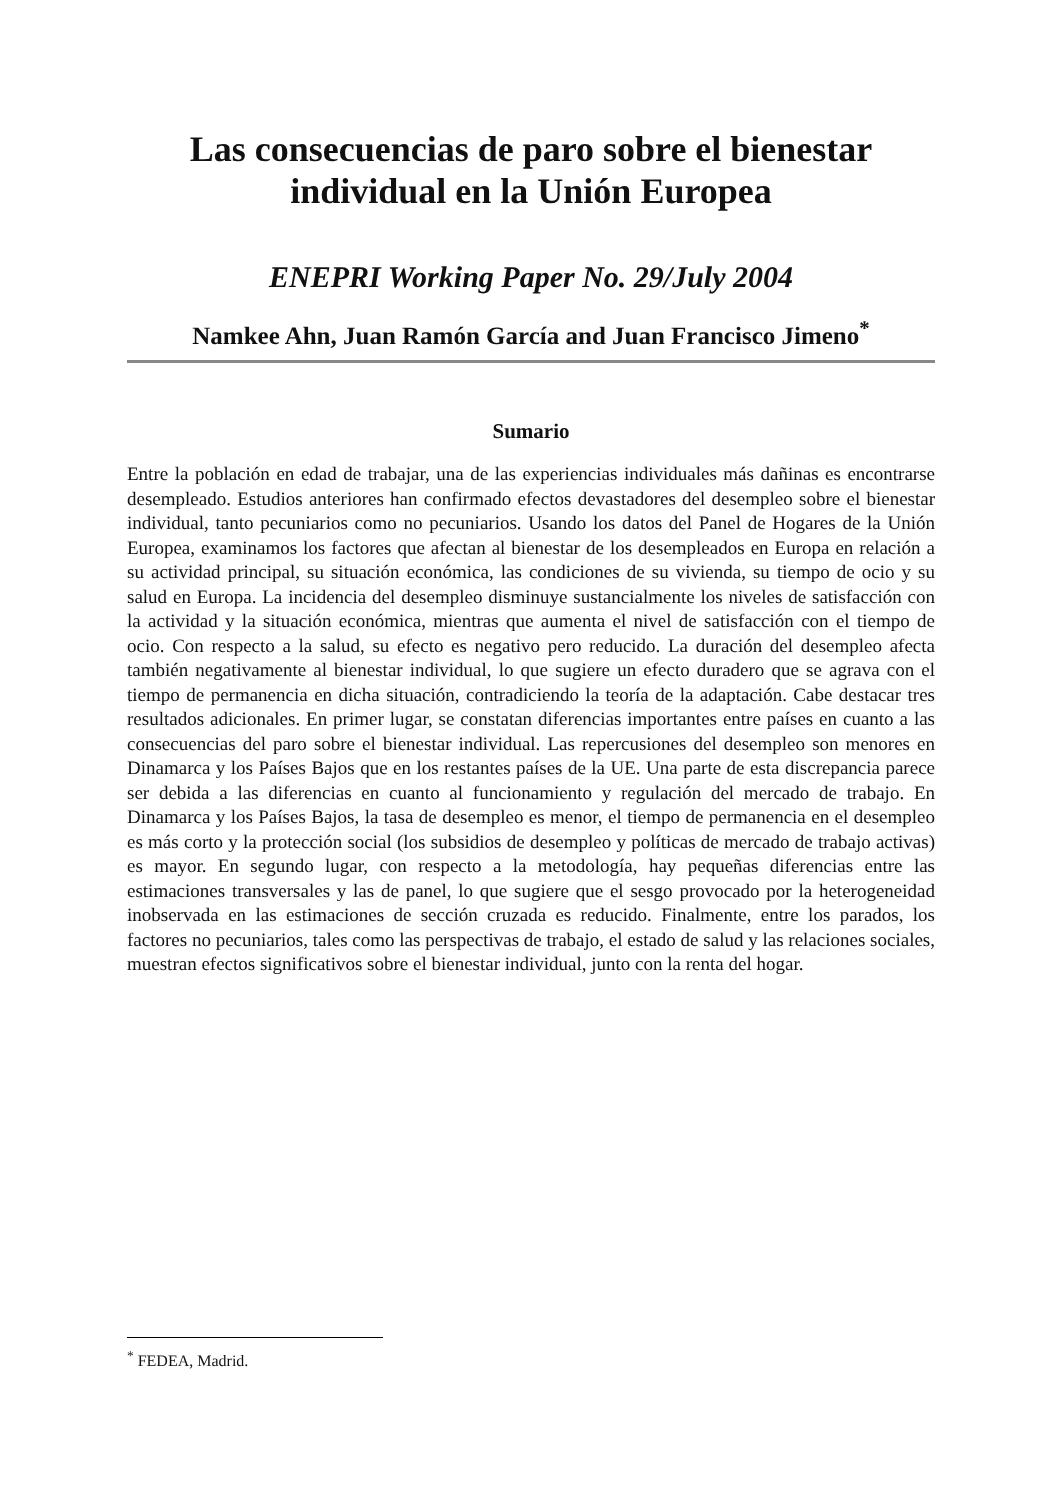Las consecuencias de paro sobre el bienestar individual en la Unión Europea
ENEPRI Working Paper No. 29/July 2004
Namkee Ahn, Juan Ramón García and Juan Francisco Jimeno<sup>*</sup>
Sumario
Entre la población en edad de trabajar, una de las experiencias individuales más dañinas es encontrarse desempleado. Estudios anteriores han confirmado efectos devastadores del desempleo sobre el bienestar individual, tanto pecuniarios como no pecuniarios. Usando los datos del Panel de Hogares de la Unión Europea, examinamos los factores que afectan al bienestar de los desempleados en Europa en relación a su actividad principal, su situación económica, las condiciones de su vivienda, su tiempo de ocio y su salud en Europa. La incidencia del desempleo disminuye sustancialmente los niveles de satisfacción con la actividad y la situación económica, mientras que aumenta el nivel de satisfacción con el tiempo de ocio. Con respecto a la salud, su efecto es negativo pero reducido. La duración del desempleo afecta también negativamente al bienestar individual, lo que sugiere un efecto duradero que se agrava con el tiempo de permanencia en dicha situación, contradiciendo la teoría de la adaptación. Cabe destacar tres resultados adicionales. En primer lugar, se constatan diferencias importantes entre países en cuanto a las consecuencias del paro sobre el bienestar individual. Las repercusiones del desempleo son menores en Dinamarca y los Países Bajos que en los restantes países de la UE. Una parte de esta discrepancia parece ser debida a las diferencias en cuanto al funcionamiento y regulación del mercado de trabajo. En Dinamarca y los Países Bajos, la tasa de desempleo es menor, el tiempo de permanencia en el desempleo es más corto y la protección social (los subsidios de desempleo y políticas de mercado de trabajo activas) es mayor. En segundo lugar, con respecto a la metodología, hay pequeñas diferencias entre las estimaciones transversales y las de panel, lo que sugiere que el sesgo provocado por la heterogeneidad inobservada en las estimaciones de sección cruzada es reducido. Finalmente, entre los parados, los factores no pecuniarios, tales como las perspectivas de trabajo, el estado de salud y las relaciones sociales, muestran efectos significativos sobre el bienestar individual, junto con la renta del hogar.
<sup>*</sup> FEDEA, Madrid.